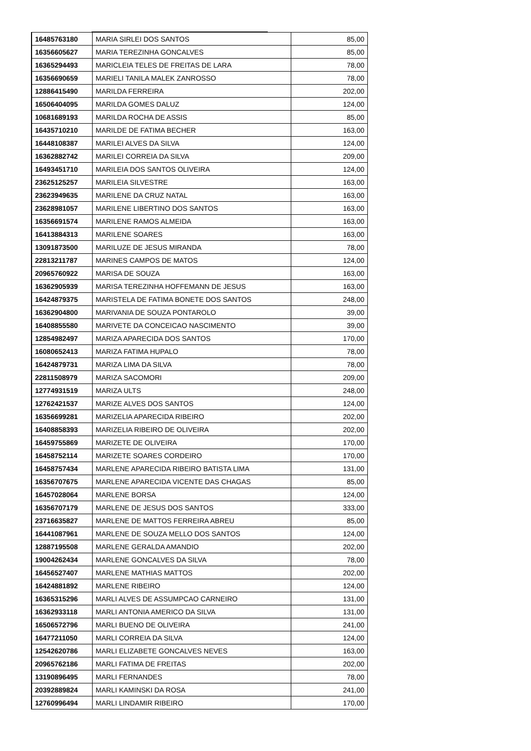| 16485763180 | MARIA SIRLEI DOS SANTOS | 85,00 |
| 16356605627 | MARIA TEREZINHA GONCALVES | 85,00 |
| 16365294493 | MARICLEIA TELES DE FREITAS DE LARA | 78,00 |
| 16356690659 | MARIELI TANILA MALEK ZANROSSO | 78,00 |
| 12886415490 | MARILDA FERREIRA | 202,00 |
| 16506404095 | MARILDA GOMES DALUZ | 124,00 |
| 10681689193 | MARILDA ROCHA DE ASSIS | 85,00 |
| 16435710210 | MARILDE DE FATIMA BECHER | 163,00 |
| 16448108387 | MARILEI ALVES DA SILVA | 124,00 |
| 16362882742 | MARILEI CORREIA DA SILVA | 209,00 |
| 16493451710 | MARILEIA DOS SANTOS OLIVEIRA | 124,00 |
| 23625125257 | MARILEIA SILVESTRE | 163,00 |
| 23623949635 | MARILENE DA CRUZ NATAL | 163,00 |
| 23628981057 | MARILENE LIBERTINO DOS SANTOS | 163,00 |
| 16356691574 | MARILENE RAMOS ALMEIDA | 163,00 |
| 16413884313 | MARILENE SOARES | 163,00 |
| 13091873500 | MARILUZE DE JESUS MIRANDA | 78,00 |
| 22813211787 | MARINES CAMPOS DE MATOS | 124,00 |
| 20965760922 | MARISA DE SOUZA | 163,00 |
| 16362905939 | MARISA TEREZINHA HOFFEMANN DE JESUS | 163,00 |
| 16424879375 | MARISTELA DE FATIMA BONETE DOS SANTOS | 248,00 |
| 16362904800 | MARIVANIA DE SOUZA PONTAROLO | 39,00 |
| 16408855580 | MARIVETE DA CONCEICAO NASCIMENTO | 39,00 |
| 12854982497 | MARIZA APARECIDA DOS SANTOS | 170,00 |
| 16080652413 | MARIZA FATIMA HUPALO | 78,00 |
| 16424879731 | MARIZA LIMA DA SILVA | 78,00 |
| 22811508979 | MARIZA SACOMORI | 209,00 |
| 12774931519 | MARIZA ULTS | 248,00 |
| 12762421537 | MARIZE ALVES DOS SANTOS | 124,00 |
| 16356699281 | MARIZELIA APARECIDA RIBEIRO | 202,00 |
| 16408858393 | MARIZELIA RIBEIRO DE OLIVEIRA | 202,00 |
| 16459755869 | MARIZETE DE OLIVEIRA | 170,00 |
| 16458752114 | MARIZETE SOARES CORDEIRO | 170,00 |
| 16458757434 | MARLENE APARECIDA RIBEIRO BATISTA LIMA | 131,00 |
| 16356707675 | MARLENE APARECIDA VICENTE DAS CHAGAS | 85,00 |
| 16457028064 | MARLENE BORSA | 124,00 |
| 16356707179 | MARLENE DE JESUS DOS SANTOS | 333,00 |
| 23716635827 | MARLENE DE MATTOS FERREIRA ABREU | 85,00 |
| 16441087961 | MARLENE DE SOUZA MELLO DOS SANTOS | 124,00 |
| 12887195508 | MARLENE GERALDA AMANDIO | 202,00 |
| 19004262434 | MARLENE GONCALVES DA SILVA | 78,00 |
| 16456527407 | MARLENE MATHIAS MATTOS | 202,00 |
| 16424881892 | MARLENE RIBEIRO | 124,00 |
| 16365315296 | MARLI ALVES DE ASSUMPCAO CARNEIRO | 131,00 |
| 16362933118 | MARLI ANTONIA AMERICO DA SILVA | 131,00 |
| 16506572796 | MARLI BUENO DE OLIVEIRA | 241,00 |
| 16477211050 | MARLI CORREIA DA SILVA | 124,00 |
| 12542620786 | MARLI ELIZABETE GONCALVES NEVES | 163,00 |
| 20965762186 | MARLI FATIMA DE FREITAS | 202,00 |
| 13190896495 | MARLI FERNANDES | 78,00 |
| 20392889824 | MARLI KAMINSKI DA ROSA | 241,00 |
| 12760996494 | MARLI LINDAMIR RIBEIRO | 170,00 |